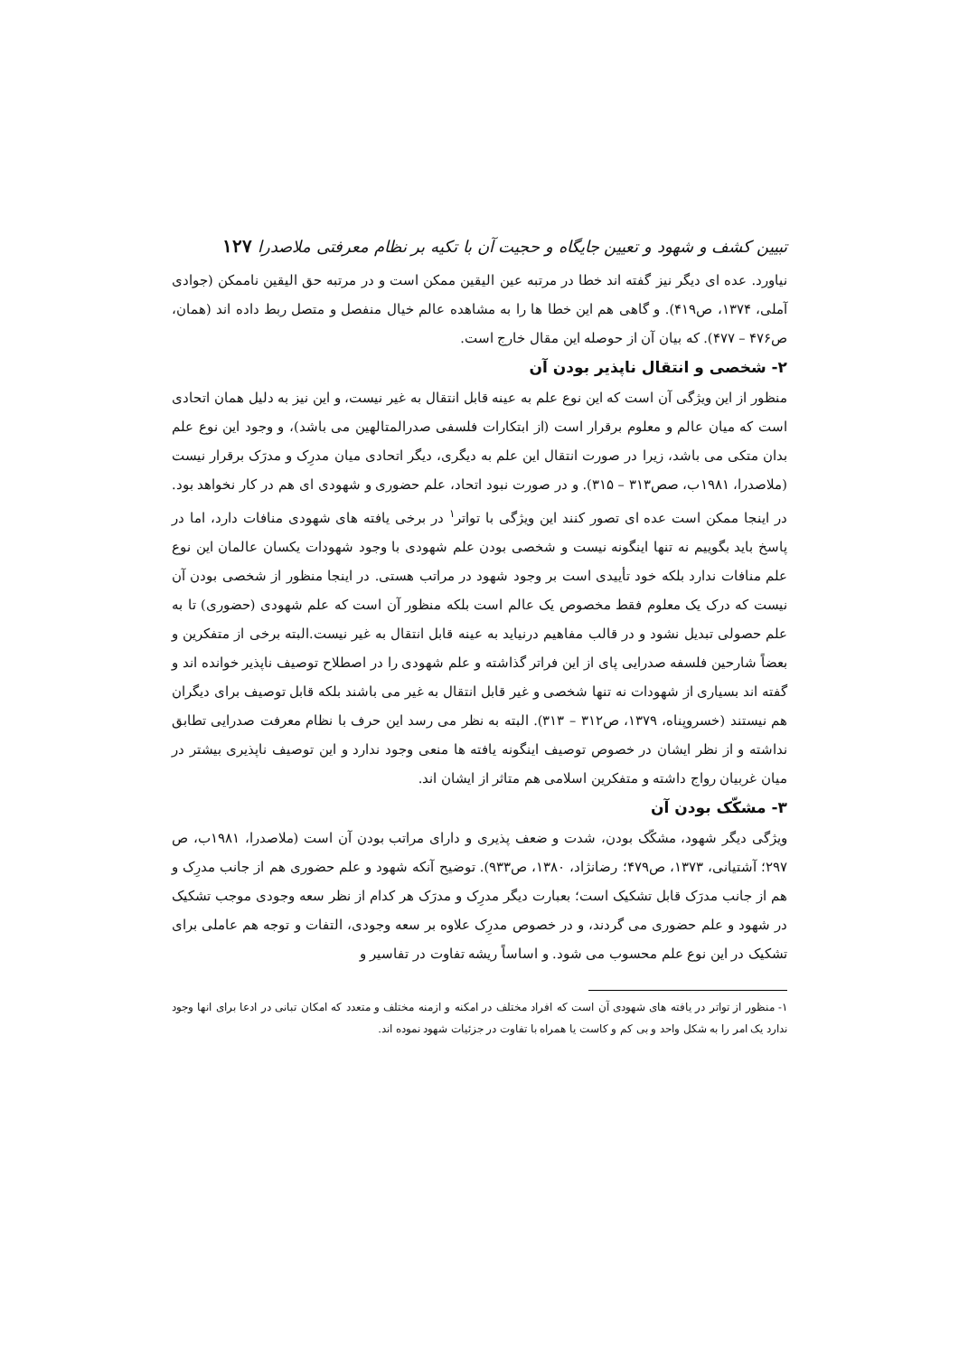تبیین کشف و شهود و تعیین جایگاه و حجیت آن با تکیه بر نظام معرفتی ملاصدرا ۱۲۷
نیاورد. عده ای دیگر نیز گفته اند خطا در مرتبه عین الیقین ممکن است و در مرتبه حق الیقین ناممکن (جوادی آملی، ۱۳۷۴، ص۴۱۹). و گاهی هم این خطا ها را به مشاهده عالم خیال منفصل و متصل ربط داده اند (همان، ص۴۷۶ – ۴۷۷). که بیان آن از حوصله این مقال خارج است.
۲- شخصی و انتقال ناپذیر بودن آن
منظور از این ویژگی آن است که این نوع علم به عینه قابل انتقال به غیر نیست، و این نیز به دلیل همان اتحادی است که میان عالم و معلوم برقرار است (از ابتکارات فلسفی صدرالمتالهین می باشد)، و وجود این نوع علم بدان متکی می باشد، زیرا در صورت انتقال این علم به دیگری، دیگر اتحادی میان مدرِک و مدرَک برقرار نیست (ملاصدرا، ۱۹۸۱ب، صص۳۱۳ – ۳۱۵). و در صورت نبود اتحاد، علم حضوری و شهودی ای هم در کار نخواهد بود. در اینجا ممکن است عده ای تصور کنند این ویژگی با تواتر<sup>۱</sup> در برخی یافته های شهودی منافات دارد، اما در پاسخ باید بگوییم نه تنها اینگونه نیست و شخصی بودن علم شهودی با وجود شهودات یکسان عالمان این نوع علم منافات ندارد بلکه خود تأییدی است بر وجود شهود در مراتب هستی. در اینجا منظور از شخصی بودن آن نیست که درک یک معلوم فقط مخصوص یک عالم است بلکه منظور آن است که علم شهودی (حضوری) تا به علم حصولی تبدیل نشود و در قالب مفاهیم درنیاید به عینه قابل انتقال به غیر نیست.البته برخی از متفکرین و بعضاً شارحین فلسفه صدرایی پای از این فراتر گذاشته و علم شهودی را در اصطلاح توصیف ناپذیر خوانده اند و گفته اند بسیاری از شهودات نه تنها شخصی و غیر قابل انتقال به غیر می باشند بلکه قابل توصیف برای دیگران هم نیستند (خسروپناه، ۱۳۷۹، ص۳۱۲ – ۳۱۳). البته به نظر می رسد این حرف با نظام معرفت صدرایی تطابق نداشته و از نظر ایشان در خصوص توصیف اینگونه یافته ها منعی وجود ندارد و این توصیف ناپذیری بیشتر در میان غربیان رواج داشته و متفکرین اسلامی هم متاثر از ایشان اند.
۳- مشکّک بودن آن
ویژگی دیگر شهود، مشکّک بودن، شدت و ضعف پذیری و دارای مراتب بودن آن است (ملاصدرا، ۱۹۸۱ب، ص ۲۹۷؛ آشتیانی، ۱۳۷۳، ص۴۷۹؛ رضانژاد، ۱۳۸۰، ص۹۳۳). توضیح آنکه شهود و علم حضوری هم از جانب مدرِک و هم از جانب مدرَک قابل تشکیک است؛ بعبارت دیگر مدرِک و مدرَک هر کدام از نظر سعه وجودی موجب تشکیک در شهود و علم حضوری می گردند، و در خصوص مدرِک علاوه بر سعه وجودی، التفات و توجه هم عاملی برای تشکیک در این نوع علم محسوب می شود. و اساساً ریشه تفاوت در تفاسیر و
۱- منظور از تواتر در یافته های شهودی آن است که افراد مختلف در امکنه و ازمنه مختلف و متعدد که امکان تبانی در ادعا برای انها وجود ندارد یک امر را به شکل واحد و بی کم و کاست یا همراه با تفاوت در جزئیات شهود نموده اند.